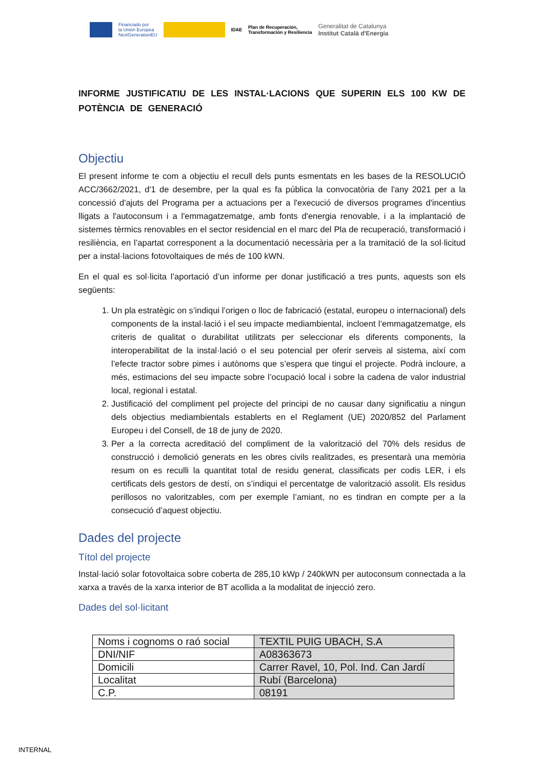Financiado por
la Unión Europea
NextGenerationEU
IDAE Plan de Recuperación,
Transformación y Resiliencia Generalitat de Catalunya
Institut Català d'Energia
INFORME JUSTIFICATIU DE LES INSTAL·LACIONS QUE SUPERIN ELS 100 KW DE POTÈNCIA DE GENERACIÓ
Objectiu
El present informe te com a objectiu el recull dels punts esmentats en les bases de la RESOLUCIÓ ACC/3662/2021, d'1 de desembre, per la qual es fa pública la convocatòria de l'any 2021 per a la concessió d'ajuts del Programa per a actuacions per a l'execució de diversos programes d'incentius lligats a l'autoconsum i a l'emmagatzematge, amb fonts d'energia renovable, i a la implantació de sistemes tèrmics renovables en el sector residencial en el marc del Pla de recuperació, transformació i resiliència, en l’apartat corresponent a la documentació necessària per a la tramitació de la sol·licitud per a instal·lacions fotovoltaiques de més de 100 kWN.
En el qual es sol·licita l’aportació d’un informe per donar justificació a tres punts, aquests son els següents:
1. Un pla estratègic on s’indiqui l’origen o lloc de fabricació (estatal, europeu o internacional) dels components de la instal·lació i el seu impacte mediambiental, incloent l’emmagatzematge, els criteris de qualitat o durabilitat utilitzats per seleccionar els diferents components, la interoperabilitat de la instal·lació o el seu potencial per oferir serveis al sistema, així com l’efecte tractor sobre pimes i autònoms que s’espera que tingui el projecte. Podrà incloure, a més, estimacions del seu impacte sobre l’ocupació local i sobre la cadena de valor industrial local, regional i estatal.
2. Justificació del compliment pel projecte del principi de no causar dany significatiu a ningun dels objectius mediambientals establerts en el Reglament (UE) 2020/852 del Parlament Europeu i del Consell, de 18 de juny de 2020.
3. Per a la correcta acreditació del compliment de la valorització del 70% dels residus de construcció i demolició generats en les obres civils realitzades, es presentarà una memòria resum on es reculli la quantitat total de residu generat, classificats per codis LER, i els certificats dels gestors de destí, on s’indiqui el percentatge de valorització assolit. Els residus perillosos no valoritzables, com per exemple l’amiant, no es tindran en compte per a la consecució d’aquest objectiu.
Dades del projecte
Títol del projecte
Instal·lació solar fotovoltaica sobre coberta de 285,10 kWp / 240kWN per autoconsum connectada a la xarxa a través de la xarxa interior de BT acollida a la modalitat de injecció zero.
Dades del sol·licitant
| Noms i cognoms o raó social | TEXTIL PUIG UBACH, S.A |
| DNI/NIF | A08363673 |
| Domicili | Carrer Ravel, 10, Pol. Ind. Can Jardí |
| Localitat | Rubí (Barcelona) |
| C.P. | 08191 |
INTERNAL